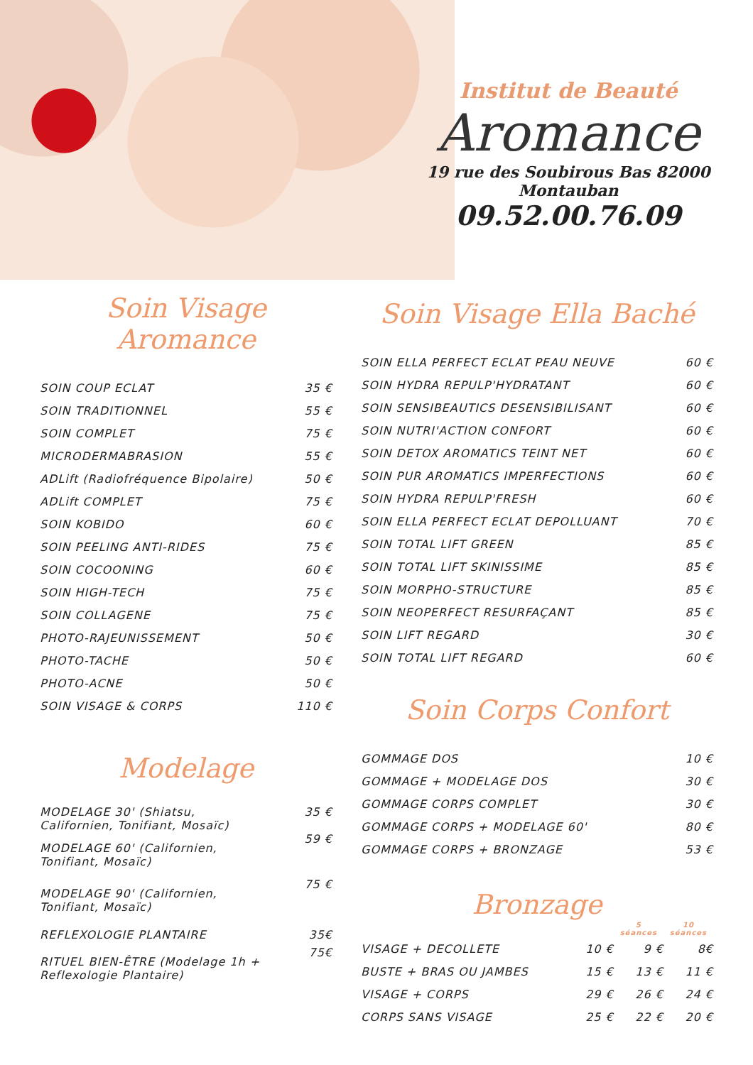Institut de Beauté
Aromance
19 rue des Soubirous Bas 82000 Montauban
09.52.00.76.09
Soin Visage Aromance
| SOIN COUP ECLAT | 35 € |
| SOIN TRADITIONNEL | 55 € |
| SOIN COMPLET | 75 € |
| MICRODERMABRASION | 55 € |
| ADLift (Radiofréquence Bipolaire) | 50 € |
| ADLift COMPLET | 75 € |
| SOIN KOBIDO | 60 € |
| SOIN PEELING ANTI-RIDES | 75 € |
| SOIN COCOONING | 60 € |
| SOIN HIGH-TECH | 75 € |
| SOIN COLLAGENE | 75 € |
| PHOTO-RAJEUNISSEMENT | 50 € |
| PHOTO-TACHE | 50 € |
| PHOTO-ACNE | 50 € |
| SOIN VISAGE & CORPS | 110 € |
Modelage
| MODELAGE 30' (Shiatsu, Californien, Tonifiant, Mosaïc) | 35 € |
| MODELAGE 60' (Californien, Tonifiant, Mosaïc) | 59 € |
| MODELAGE 90' (Californien, Tonifiant, Mosaïc) | 75 € |
| REFLEXOLOGIE PLANTAIRE | 35€ |
| RITUEL BIEN-ÊTRE (Modelage 1h + Reflexologie Plantaire) | 75€ |
Soin Visage Ella Baché
| SOIN ELLA PERFECT ECLAT PEAU NEUVE | 60 € |
| SOIN HYDRA REPULP'HYDRATANT | 60 € |
| SOIN SENSIBEAUTICS DESENSIBILISANT | 60 € |
| SOIN NUTRI'ACTION CONFORT | 60 € |
| SOIN DETOX AROMATICS TEINT NET | 60 € |
| SOIN PUR AROMATICS IMPERFECTIONS | 60 € |
| SOIN HYDRA REPULP'FRESH | 60 € |
| SOIN ELLA PERFECT ECLAT DEPOLLUANT | 70 € |
| SOIN TOTAL LIFT GREEN | 85 € |
| SOIN TOTAL LIFT SKINISSIME | 85 € |
| SOIN MORPHO-STRUCTURE | 85 € |
| SOIN NEOPERFECT RESURFAÇANT | 85 € |
| SOIN LIFT REGARD | 30 € |
| SOIN TOTAL LIFT REGARD | 60 € |
Soin Corps Confort
| GOMMAGE DOS | 10 € |
| GOMMAGE + MODELAGE DOS | 30 € |
| GOMMAGE CORPS COMPLET | 30 € |
| GOMMAGE CORPS + MODELAGE 60' | 80 € |
| GOMMAGE CORPS + BRONZAGE | 53 € |
Bronzage
| | | 5 séances | 10 séances |
| --- | --- | --- | --- |
| VISAGE + DECOLLETE | 10 € | 9 € | 8€ |
| BUSTE + BRAS OU JAMBES | 15 € | 13 € | 11 € |
| VISAGE + CORPS | 29 € | 26 € | 24 € |
| CORPS SANS VISAGE | 25 € | 22 € | 20 € |